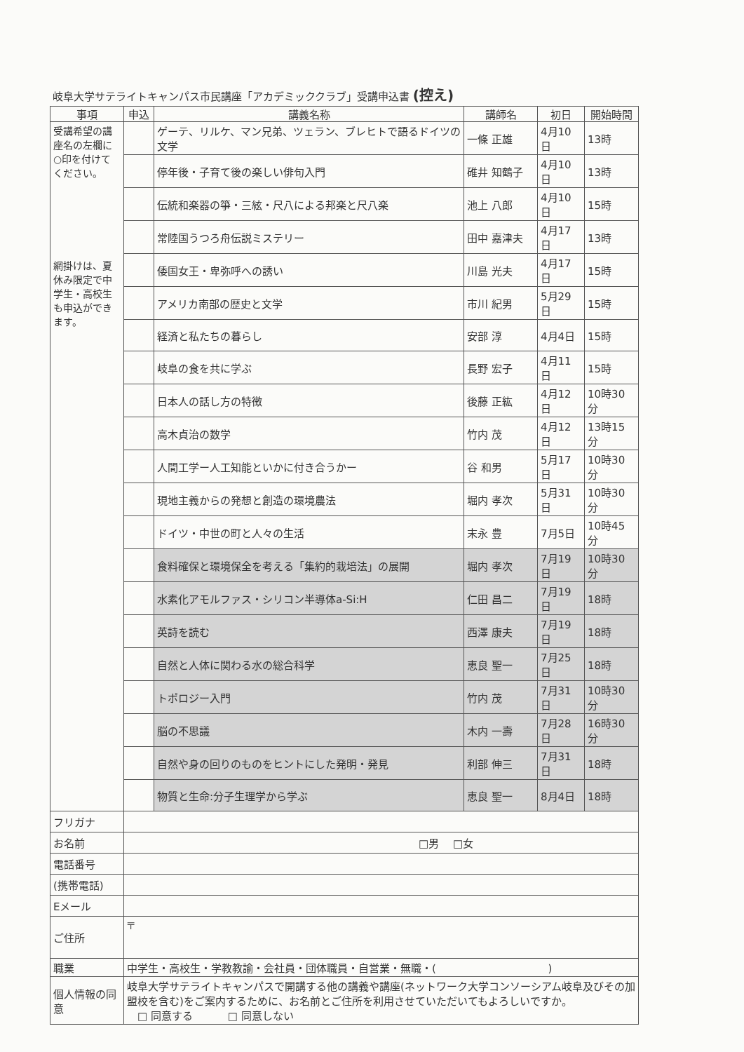岐阜大学サテライトキャンパス市民講座「アカデミッククラブ」受講申込書 (控え)
| 事項 | 申込 | 講義名称 | 講師名 | 初日 | 開始時間 |
| --- | --- | --- | --- | --- | --- |
| 受講希望の講座名の左欄に○印を付けてください。 網掛けは、夏休み限定で中学生・高校生も申込ができます。 | | ゲーテ、リルケ、マン兄弟、ツェラン、ブレヒトで語るドイツの文学 | 一條 正雄 | 4月10日 | 13時 |
| | | 停年後・子育て後の楽しい俳句入門 | 碓井 知鶴子 | 4月10日 | 13時 |
| | | 伝統和楽器の箏・三絃・尺八による邦楽と尺八楽 | 池上 八郎 | 4月10日 | 15時 |
| | | 常陸国うつろ舟伝説ミステリー | 田中 嘉津夫 | 4月17日 | 13時 |
| | | 倭国女王・卑弥呼への誘い | 川島 光夫 | 4月17日 | 15時 |
| | | アメリカ南部の歴史と文学 | 市川 紀男 | 5月29日 | 15時 |
| | | 経済と私たちの暮らし | 安部 淳 | 4月4日 | 15時 |
| | | 岐阜の食を共に学ぶ | 長野 宏子 | 4月11日 | 15時 |
| | | 日本人の話し方の特徴 | 後藤 正紘 | 4月12日 | 10時30分 |
| | | 高木貞治の数学 | 竹内 茂 | 4月12日 | 13時15分 |
| | | 人間工学ー人工知能といかに付き合うかー | 谷 和男 | 5月17日 | 10時30分 |
| | | 現地主義からの発想と創造の環境農法 | 堀内 孝次 | 5月31日 | 10時30分 |
| | | ドイツ・中世の町と人々の生活 | 末永 豊 | 7月5日 | 10時45分 |
| | | 食料確保と環境保全を考える「集約的栽培法」の展開 | 堀内 孝次 | 7月19日 | 10時30分 |
| | | 水素化アモルファス・シリコン半導体a-Si:H | 仁田 昌二 | 7月19日 | 18時 |
| | | 英詩を読む | 西澤 康夫 | 7月19日 | 18時 |
| | | 自然と人体に関わる水の総合科学 | 恵良 聖一 | 7月25日 | 18時 |
| | | トポロジー入門 | 竹内 茂 | 7月31日 | 10時30分 |
| | | 脳の不思議 | 木内 一壽 | 7月28日 | 16時30分 |
| | | 自然や身の回りのものをヒントにした発明・発見 | 利部 伸三 | 7月31日 | 18時 |
| | | 物質と生命:分子生理学から学ぶ | 恵良 聖一 | 8月4日 | 18時 |
| フリガナ | | | | | |
| お名前 | □男 □女 | | | | |
| 電話番号 | | | | | |
| (携帯電話) | | | | | |
| Eメール | | | | | |
| ご住所 | 〒 | | | | |
| 職業 | 中学生・高校生・学教教諭・会社員・団体職員・自営業・無職・( ) | | | | |
| 個人情報の同意 | 岐阜大学サテライトキャンパスで開講する他の講義や講座(ネットワーク大学コンソーシアム岐阜及びその加盟校を含む)をご案内するために、お名前とご住所を利用させていただいてもよろしいですか。 □ 同意する □ 同意しない | | | | |